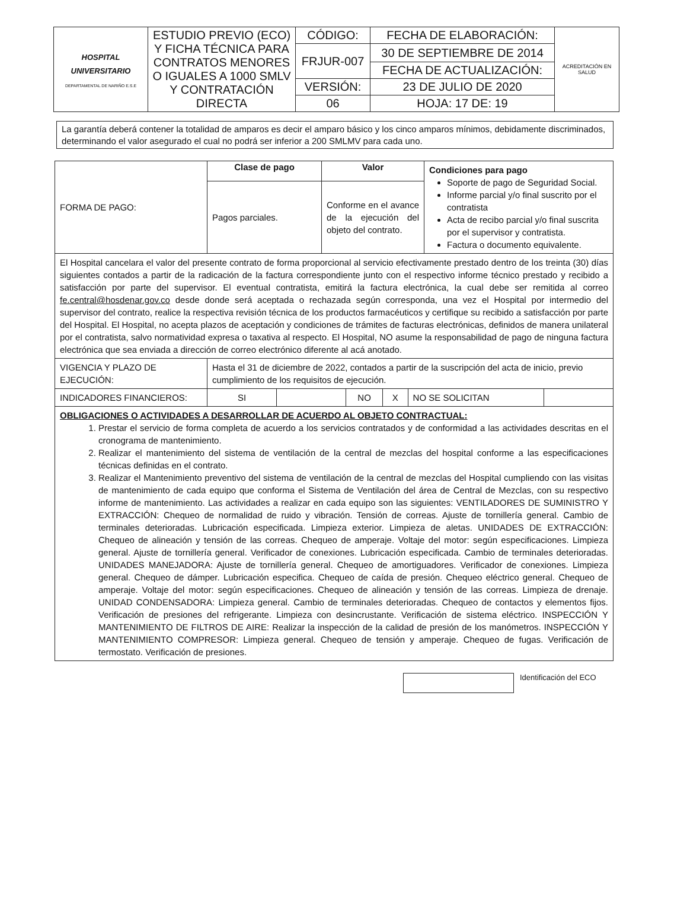| HOSPITAL UNIVERSITARIO DEPARTAMENTAL DE NARIÑO E.S.E | ESTUDIO PREVIO (ECO) Y FICHA TÉCNICA PARA CONTRATOS MENORES O IGUALES A 1000 SMLV Y CONTRATACIÓN DIRECTA | CÓDIGO: | FECHA DE ELABORACIÓN: | ACREDITACIÓN EN SALUD |
| | | FRJUR-007 | 30 DE SEPTIEMBRE DE 2014 | |
| | | | FECHA DE ACTUALIZACIÓN: | |
| | | VERSIÓN: | 23 DE JULIO DE 2020 | |
| | | 06 | HOJA: 17 DE: 19 | |
La garantía deberá contener la totalidad de amparos es decir el amparo básico y los cinco amparos mínimos, debidamente discriminados, determinando el valor asegurado el cual no podrá ser inferior a 200 SMLMV para cada uno.
| FORMA DE PAGO: | Clase de pago | Valor | Condiciones para pago Soporte de pago de Seguridad Social. Informe parcial y/o final suscrito por el contratista Acta de recibo parcial y/o final suscrita por el supervisor y contratista. Factura o documento equivalente. |
| | Pagos parciales. | Conforme en el avance de la ejecución del objeto del contrato. | |
| El Hospital cancelara el valor del presente contrato de forma proporcional al servicio efectivamente prestado dentro de los treinta (30) días siguientes contados a partir de la radicación de la factura correspondiente junto con el respectivo informe técnico prestado y recibido a satisfacción por parte del supervisor. El eventual contratista, emitirá la factura electrónica, la cual debe ser remitida al correo fe.central@hosdenar.gov.co desde donde será aceptada o rechazada según corresponda, una vez el Hospital por intermedio del supervisor del contrato, realice la respectiva revisión técnica de los productos farmacéuticos y certifique su recibido a satisfacción por parte del Hospital. El Hospital, no acepta plazos de aceptación y condiciones de trámites de facturas electrónicas, definidos de manera unilateral por el contratista, salvo normatividad expresa o taxativa al respecto. El Hospital, NO asume la responsabilidad de pago de ninguna factura electrónica que sea enviada a dirección de correo electrónico diferente al acá anotado. | | | |
| VIGENCIA Y PLAZO DE EJECUCIÓN: | Hasta el 31 de diciembre de 2022, contados a partir de la suscripción del acta de inicio, previo cumplimiento de los requisitos de ejecución. | | |
| INDICADORES FINANCIEROS: | / SI / / NO / X / NO SE SOLICITAN / / | | |
| OBLIGACIONES O ACTIVIDADES A DESARROLLAR DE ACUERDO AL OBJETO CONTRACTUAL: 1. Prestar el servicio de forma completa de acuerdo a los servicios contratados y de conformidad a las actividades descritas en el cronograma de mantenimiento. 2. Realizar el mantenimiento del sistema de ventilación de la central de mezclas del hospital conforme a las especificaciones técnicas definidas en el contrato. 3. Realizar el Mantenimiento preventivo del sistema de ventilación de la central de mezclas del Hospital cumpliendo con las visitas de mantenimiento de cada equipo que conforma el Sistema de Ventilación del área de Central de Mezclas, con su respectivo informe de mantenimiento. Las actividades a realizar en cada equipo son las siguientes: VENTILADORES DE SUMINISTRO Y EXTRACCIÓN: Chequeo de normalidad de ruido y vibración. Tensión de correas. Ajuste de tornillería general. Cambio de terminales deterioradas. Lubricación especificada. Limpieza exterior. Limpieza de aletas. UNIDADES DE EXTRACCIÓN: Chequeo de alineación y tensión de las correas. Chequeo de amperaje. Voltaje del motor: según especificaciones. Limpieza general. Ajuste de tornillería general. Verificador de conexiones. Lubricación especificada. Cambio de terminales deterioradas. UNIDADES MANEJADORA: Ajuste de tornillería general. Chequeo de amortiguadores. Verificador de conexiones. Limpieza general. Chequeo de dámper. Lubricación especifica. Chequeo de caída de presión. Chequeo eléctrico general. Chequeo de amperaje. Voltaje del motor: según especificaciones. Chequeo de alineación y tensión de las correas. Limpieza de drenaje. UNIDAD CONDENSADORA: Limpieza general. Cambio de terminales deterioradas. Chequeo de contactos y elementos fijos. Verificación de presiones del refrigerante. Limpieza con desincrustante. Verificación de sistema eléctrico. INSPECCIÓN Y MANTENIMIENTO DE FILTROS DE AIRE: Realizar la inspección de la calidad de presión de los manómetros. INSPECCIÓN Y MANTENIMIENTO COMPRESOR: Limpieza general. Chequeo de tensión y amperaje. Chequeo de fugas. Verificación de termostato. Verificación de presiones. | | | |
Identificación del ECO